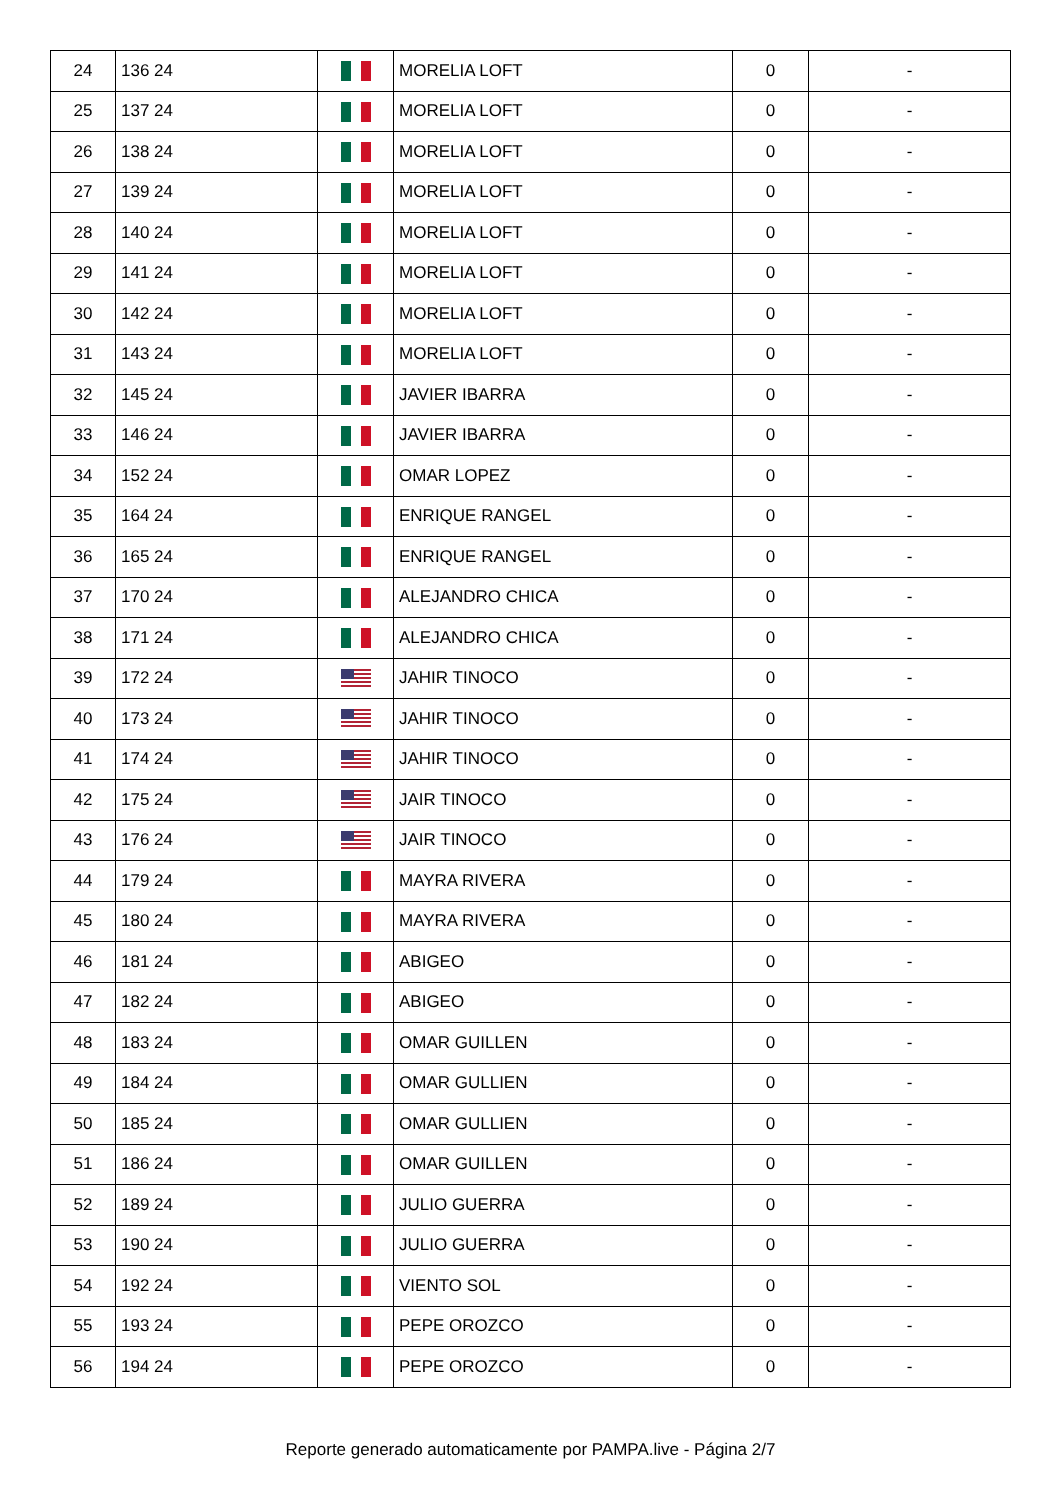| 24 | 136 24 | | MORELIA LOFT | 0 | - |
| 25 | 137 24 | | MORELIA LOFT | 0 | - |
| 26 | 138 24 | | MORELIA LOFT | 0 | - |
| 27 | 139 24 | | MORELIA LOFT | 0 | - |
| 28 | 140 24 | | MORELIA LOFT | 0 | - |
| 29 | 141 24 | | MORELIA LOFT | 0 | - |
| 30 | 142 24 | | MORELIA LOFT | 0 | - |
| 31 | 143 24 | | MORELIA LOFT | 0 | - |
| 32 | 145 24 | | JAVIER IBARRA | 0 | - |
| 33 | 146 24 | | JAVIER IBARRA | 0 | - |
| 34 | 152 24 | | OMAR LOPEZ | 0 | - |
| 35 | 164 24 | | ENRIQUE RANGEL | 0 | - |
| 36 | 165 24 | | ENRIQUE RANGEL | 0 | - |
| 37 | 170 24 | | ALEJANDRO CHICA | 0 | - |
| 38 | 171 24 | | ALEJANDRO CHICA | 0 | - |
| 39 | 172 24 | | JAHIR TINOCO | 0 | - |
| 40 | 173 24 | | JAHIR TINOCO | 0 | - |
| 41 | 174 24 | | JAHIR TINOCO | 0 | - |
| 42 | 175 24 | | JAIR TINOCO | 0 | - |
| 43 | 176 24 | | JAIR TINOCO | 0 | - |
| 44 | 179 24 | | MAYRA RIVERA | 0 | - |
| 45 | 180 24 | | MAYRA RIVERA | 0 | - |
| 46 | 181 24 | | ABIGEO | 0 | - |
| 47 | 182 24 | | ABIGEO | 0 | - |
| 48 | 183 24 | | OMAR GUILLEN | 0 | - |
| 49 | 184 24 | | OMAR GULLIEN | 0 | - |
| 50 | 185 24 | | OMAR GULLIEN | 0 | - |
| 51 | 186 24 | | OMAR GUILLEN | 0 | - |
| 52 | 189 24 | | JULIO GUERRA | 0 | - |
| 53 | 190 24 | | JULIO GUERRA | 0 | - |
| 54 | 192 24 | | VIENTO SOL | 0 | - |
| 55 | 193 24 | | PEPE OROZCO | 0 | - |
| 56 | 194 24 | | PEPE OROZCO | 0 | - |
Reporte generado automaticamente por PAMPA.live - Página 2/7